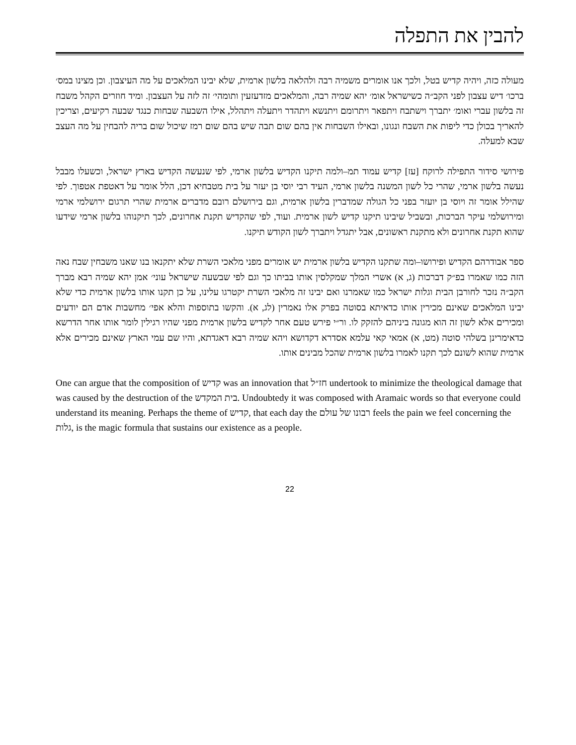להבין את התפלה
מעולה כזה, ויהיה קדיש בטל, ולכך אנו אומרים משמיה רבה ולהלאה בלשון ארמית, שלא יבינו המלאכים על מה העיצבון. וכן מצינו במס׳ ברכו׳ דיש עצבון לפני הקב״ה כשישראל אומ׳ יהא שמיה רבה, והמלאכים מזדעזעין ותומהי׳ זה לזה על העצבון. ומיד חוזרים הקהל משבח זה בלשון עברי ואומ׳ יתברך וישתבח ויתפאר ויתרומם ויתנשא ויתהדר ויתעלה ויתהלל, אילו השבעה שבחות כנגד שבעה רקיעים, וצריכין להאריך בכולן כדי ליפות את השבח ונגונו, ובאילו השבחות אין בהם שום תבה שיש בהם שום רמז שיכול שום בריה להבחין על מה העצב שבא למעלה.
פירושי סידור התפילה לרוקח [עז] קדיש עמוד תמ–ולמה תיקנו הקדיש בלשון ארמי, לפי שנעשה הקדיש בארץ ישראל, וכשעלו מבבל נעשה בלשון ארמי, שהרי כל לשון המשנה בלשון ארמי, העיד רבי יוסי בן יעזר על בית מטבחיא דכן, הלל אומר על דאטפת אטפוך. לפי שהילל אומר זה ויוסי בן יועזר בפני כל הגולה שמדברין בלשון ארמית, וגם בירושלם רובם מדברים ארמית שהרי תרגום ירושלמי ארמי ומירושלמי עיקר הברכות, ובשביל שיבינו תיקנו קדיש לשון ארמית. ועוד, לפי שהקדיש תקנת אחרונים, לכך תיקנוהו בלשון ארמי שידעו שהוא תקנת אחרונים ולא מתקנת ראשונים, אבל יתגדל ויתברך לשון הקודש תיקנו.
ספר אבודרהם הקדיש ופירושו–ומה שתקנו הקדיש בלשון ארמית יש אומרים מפני מלאכי השרת שלא יתקנאו בנו שאנו משבחין שבח נאה הזה כמו שאמרו בפ״ק דברכות (ג, א) אשרי המלך שמקלסין אותו בביתו כך וגם לפי שבשעה שישראל עוני׳ אמן יהא שמיה רבא מברך הקב״ה נזכר לחורבן הבית וגלות ישראל כמו שאמרנו ואם יבינו זה מלאכי השרת יקטרגו עלינו, על כן תקנו אותו בלשון ארמית כדי שלא יבינו המלאכים שאינם מכירין אותו כדאיתא בסוטה בפרק אלו נאמרין (לג, א). והקשו בתוספות והלא אפי׳ מחשבות אדם הם יודעים ומכירים אלא לשון זה הוא מגונה ביניהם להזקק לו. ור״י פירש טעם אחר לקדיש בלשון ארמית מפני שהיו רגילין לומר אותו אחר הדרשא כדאימרינן בשלהי סוטה (מט, א) אמאי קאי עלמא אסדרא דקדושא ויהא שמיה רבא דאגדתא, והיו שם עמי הארץ שאינם מכירים אלא ארמית שהוא לשונם לכך תקנו לאמרו בלשון ארמית שהכל מבינים אותו.
One can argue that the composition of קדיש was an innovation that חז״ל undertook to minimize the theological damage that was caused by the destruction of the בית המקדש. Undoubtedy it was composed with Aramaic words so that everyone could understand its meaning. Perhaps the theme of קדיש, that each day the רבונו של עולם feels the pain we feel concerning the גלות, is the magic formula that sustains our existence as a people.
22